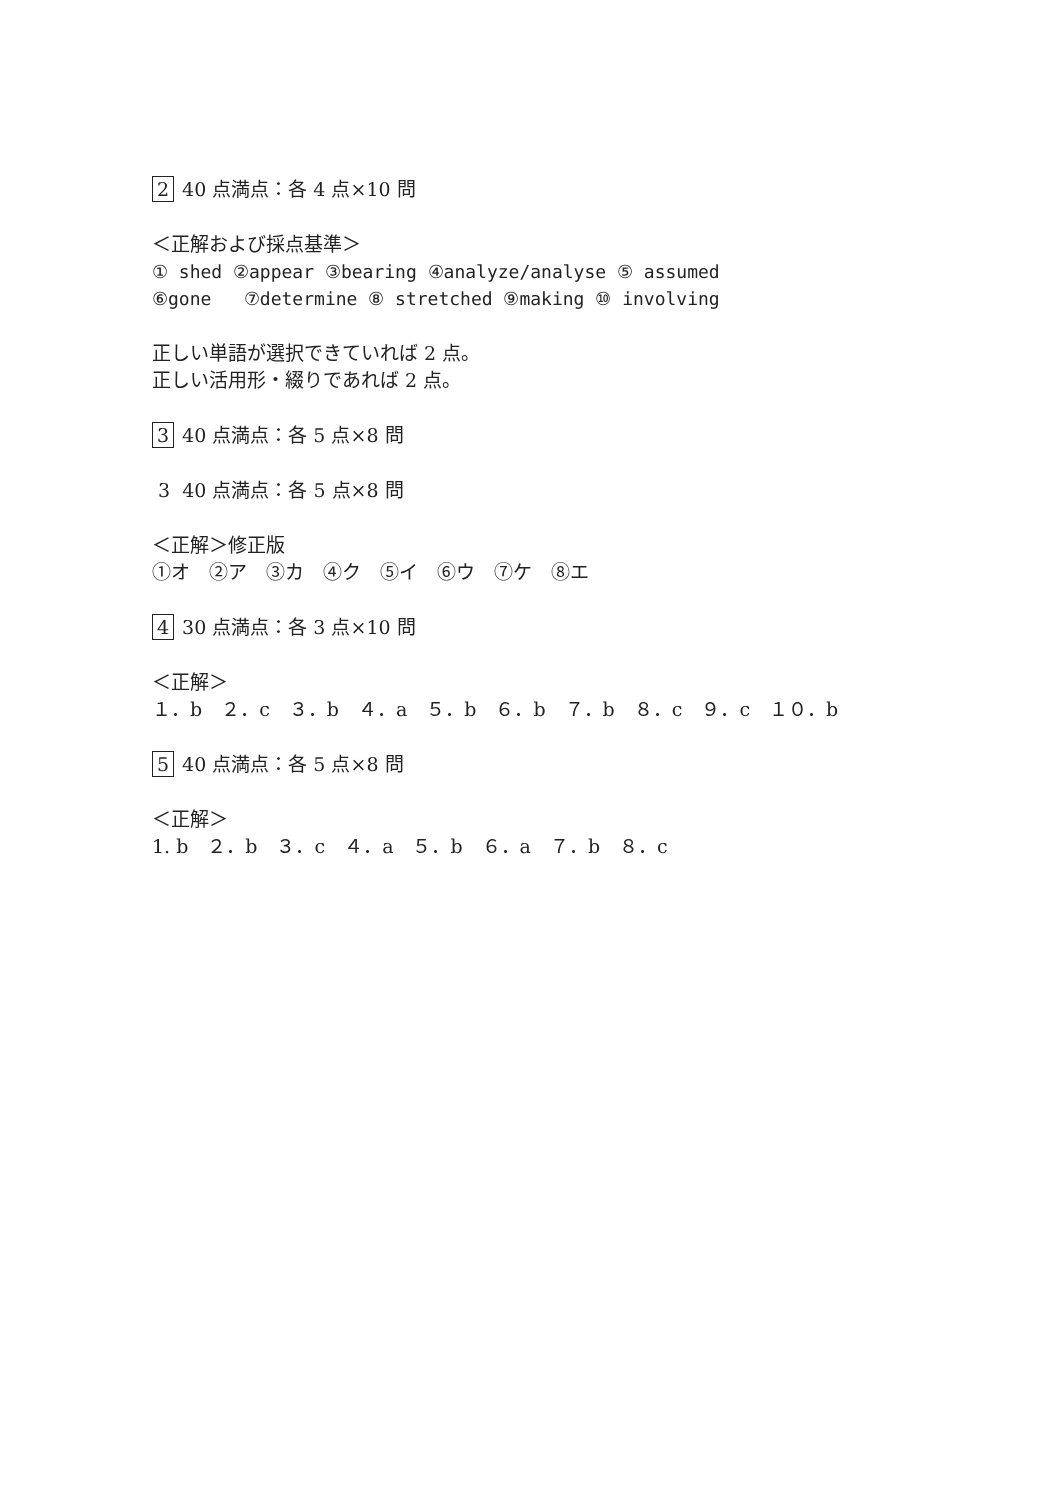2 40 点満点：各 4 点×10 問
＜正解および採点基準＞
① shed ②appear ③bearing ④analyze/analyse ⑤ assumed
⑥gone ⑦determine ⑧ stretched ⑨making ⑩ involving
正しい単語が選択できていれば 2 点。
正しい活用形・綴りであれば 2 点。
3 40 点満点：各 5 点×8 問
3 40 点満点：各 5 点×8 問
＜正解＞修正版
①オ　②ア　③カ　④ク　⑤イ　⑥ウ　⑦ケ　⑧エ
4 30 点満点：各 3 点×10 問
＜正解＞
１．b　２．c　３．b　４．a　５．b　６．b　７．b　８．c　９．c　１０．b
5 40 点満点：各 5 点×8 問
＜正解＞
1. b　２．b　３．c　４．a　５．b　６．a　７．b　８．c